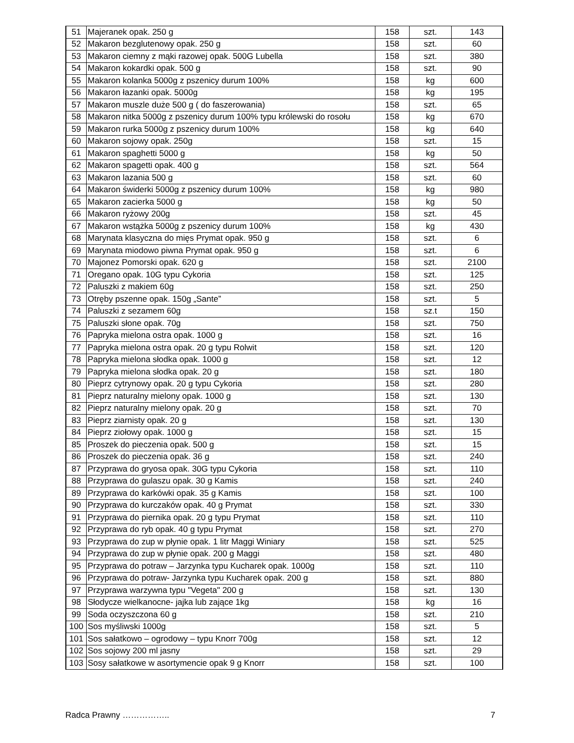| 51 | Majeranek opak. 250 g | 158 | szt. | 143 |
| 52 | Makaron bezglutenowy opak. 250 g | 158 | szt. | 60 |
| 53 | Makaron ciemny z mąki razowej opak. 500G Lubella | 158 | szt. | 380 |
| 54 | Makaron kokardki opak. 500 g | 158 | szt. | 90 |
| 55 | Makaron kolanka 5000g z pszenicy durum 100% | 158 | kg | 600 |
| 56 | Makaron łazanki opak. 5000g | 158 | kg | 195 |
| 57 | Makaron muszle duże 500 g ( do faszerowania) | 158 | szt. | 65 |
| 58 | Makaron nitka 5000g z pszenicy durum 100% typu królewski do rosołu | 158 | kg | 670 |
| 59 | Makaron rurka 5000g z pszenicy durum 100% | 158 | kg | 640 |
| 60 | Makaron sojowy opak. 250g | 158 | szt. | 15 |
| 61 | Makaron spaghetti 5000 g | 158 | kg | 50 |
| 62 | Makaron spagetti opak. 400 g | 158 | szt. | 564 |
| 63 | Makaron lazania 500 g | 158 | szt. | 60 |
| 64 | Makaron świderki 5000g z pszenicy durum 100% | 158 | kg | 980 |
| 65 | Makaron zacierka 5000 g | 158 | kg | 50 |
| 66 | Makaron ryżowy 200g | 158 | szt. | 45 |
| 67 | Makaron wstążka 5000g z pszenicy durum 100% | 158 | kg | 430 |
| 68 | Marynata klasyczna do mięs Prymat opak. 950 g | 158 | szt. | 6 |
| 69 | Marynata miodowo piwna Prymat opak. 950 g | 158 | szt. | 6 |
| 70 | Majonez Pomorski opak. 620 g | 158 | szt. | 2100 |
| 71 | Oregano opak. 10G typu Cykoria | 158 | szt. | 125 |
| 72 | Paluszki z makiem 60g | 158 | szt. | 250 |
| 73 | Otręby pszenne opak. 150g „Sante” | 158 | szt. | 5 |
| 74 | Paluszki z sezamem 60g | 158 | sz.t | 150 |
| 75 | Paluszki słone opak. 70g | 158 | szt. | 750 |
| 76 | Papryka mielona ostra opak. 1000 g | 158 | szt. | 16 |
| 77 | Papryka mielona ostra opak. 20 g typu Rolwit | 158 | szt. | 120 |
| 78 | Papryka mielona słodka opak. 1000 g | 158 | szt. | 12 |
| 79 | Papryka mielona słodka opak. 20 g | 158 | szt. | 180 |
| 80 | Pieprz cytrynowy opak. 20 g typu Cykoria | 158 | szt. | 280 |
| 81 | Pieprz naturalny mielony opak. 1000 g | 158 | szt. | 130 |
| 82 | Pieprz naturalny mielony opak. 20 g | 158 | szt. | 70 |
| 83 | Pieprz ziarnisty opak. 20 g | 158 | szt. | 130 |
| 84 | Pieprz ziołowy opak. 1000 g | 158 | szt. | 15 |
| 85 | Proszek do pieczenia opak. 500 g | 158 | szt. | 15 |
| 86 | Proszek do pieczenia opak. 36 g | 158 | szt. | 240 |
| 87 | Przyprawa do gryosa opak. 30G typu Cykoria | 158 | szt. | 110 |
| 88 | Przyprawa do gulaszu opak. 30 g Kamis | 158 | szt. | 240 |
| 89 | Przyprawa do karkówki opak. 35 g Kamis | 158 | szt. | 100 |
| 90 | Przyprawa do kurczaków opak. 40 g Prymat | 158 | szt. | 330 |
| 91 | Przyprawa do piernika opak. 20 g typu Prymat | 158 | szt. | 110 |
| 92 | Przyprawa do ryb opak. 40 g typu Prymat | 158 | szt. | 270 |
| 93 | Przyprawa do zup w płynie opak. 1 litr Maggi Winiary | 158 | szt. | 525 |
| 94 | Przyprawa do zup w płynie opak. 200 g Maggi | 158 | szt. | 480 |
| 95 | Przyprawa do potraw – Jarzynka typu Kucharek opak. 1000g | 158 | szt. | 110 |
| 96 | Przyprawa do potraw- Jarzynka typu Kucharek opak. 200 g | 158 | szt. | 880 |
| 97 | Przyprawa warzywna typu "Vegeta" 200 g | 158 | szt. | 130 |
| 98 | Słodycze wielkanocne- jajka lub zające 1kg | 158 | kg | 16 |
| 99 | Soda oczyszczona 60 g | 158 | szt. | 210 |
| 100 | Sos myśliwski 1000g | 158 | szt. | 5 |
| 101 | Sos sałatkowo – ogrodowy – typu Knorr 700g | 158 | szt. | 12 |
| 102 | Sos sojowy 200 ml jasny | 158 | szt. | 29 |
| 103 | Sosy sałatkowe w asortymencie opak 9 g Knorr | 158 | szt. | 100 |
Radca Prawny …………….. 7